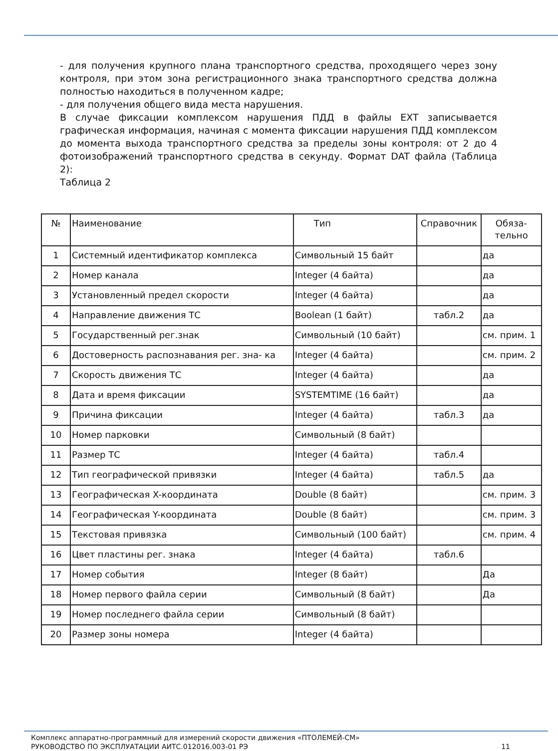- для получения крупного плана транспортного средства, проходящего через зону контроля, при этом зона регистрационного знака транспортного средства должна полностью находиться в полученном кадре;
- для получения общего вида места нарушения.
В случае фиксации комплексом нарушения ПДД в файлы EXT записывается графическая информация, начиная с момента фиксации нарушения ПДД комплексом до момента выхода транспортного средства за пределы зоны контроля: от 2 до 4 фотоизображений транспортного средства в секунду. Формат DAT файла (Таблица 2):
Таблица 2
| № | Наименование | Тип | Справочник | Обяза- тельно |
| 1 | Системный идентификатор комплекса | Символьный 15 байт | | да |
| 2 | Номер канала | Integer (4 байта) | | да |
| 3 | Установленный предел скорости | Integer (4 байта) | | да |
| 4 | Направление движения ТС | Boolean (1 байт) | табл.2 | да |
| 5 | Государственный рег.знак | Символьный (10 байт) | | см. прим. 1 |
| 6 | Достоверность распознавания рег. зна- ка | Integer (4 байта) | | см. прим. 2 |
| 7 | Скорость движения ТС | Integer (4 байта) | | да |
| 8 | Дата и время фиксации | SYSTEMTIME (16 байт) | | да |
| 9 | Причина фиксации | Integer (4 байта) | табл.3 | да |
| 10 | Номер парковки | Символьный (8 байт) | | |
| 11 | Размер ТС | Integer (4 байта) | табл.4 | |
| 12 | Тип географической привязки | Integer (4 байта) | табл.5 | да |
| 13 | Географическая X-координата | Double (8 байт) | | см. прим. 3 |
| 14 | Географическая Y-координата | Double (8 байт) | | см. прим. 3 |
| 15 | Текстовая привязка | Символьный (100 байт) | | см. прим. 4 |
| 16 | Цвет пластины рег. знака | Integer (4 байта) | табл.6 | |
| 17 | Номер события | Integer (8 байт) | | Да |
| 18 | Номер первого файла серии | Символьный (8 байт) | | Да |
| 19 | Номер последнего файла серии | Символьный (8 байт) | | |
| 20 | Размер зоны номера | Integer (4 байта) | | |
Комплекс аппаратно-программный для измерений скорости движения «ПТОЛЕМЕЙ-СМ»
РУКОВОДСТВО ПО ЭКСПЛУАТАЦИИ АИТС.012016.003-01 РЭ
11